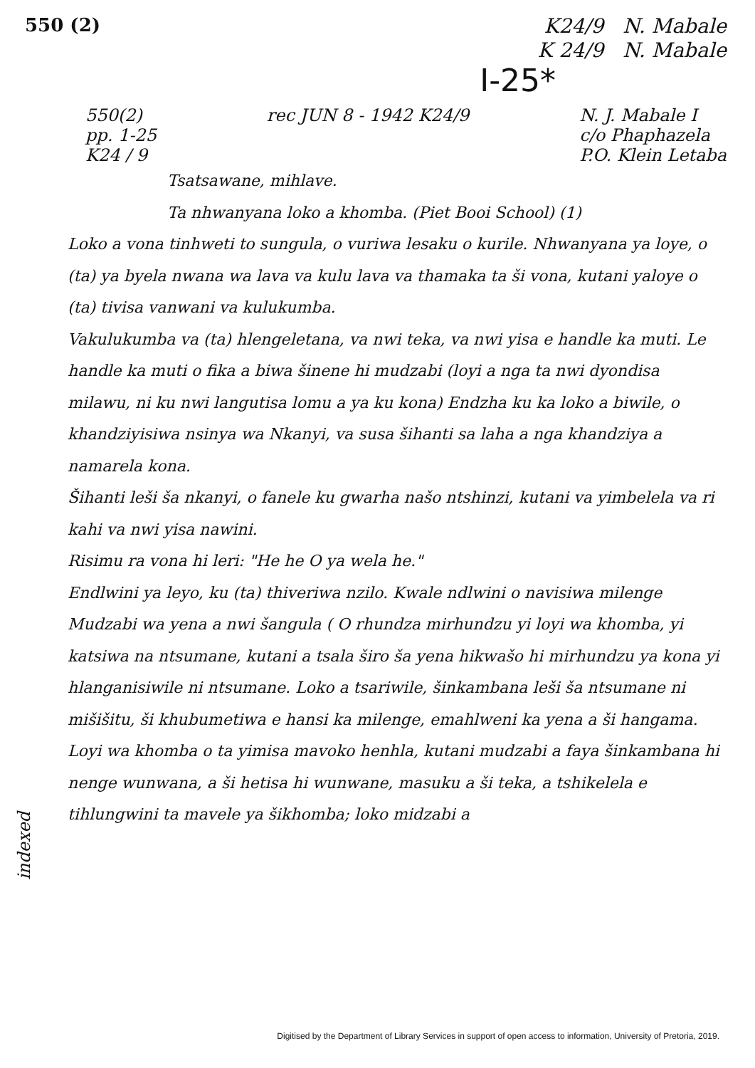550 (2)
K24/9 N. Mabale
K 24/9 N. Mabale
I-25*
550(2)
pp. 1-25
K24 / 9
rec JUN 8 - 1942 K24/9 N. J. Mabale I
c/o Phaphazela
P.O. Klein Letaba
Tsatsawane, mihlave.
Ta nhwanyana loko a khomba. (Piet Booi School) (1)
Loko a vona tinhweti to sungula, o vuriwa lesaku o kurile. Nhwanyana ya loye, o (ta) ya byela nwana wa lava va kulu lava va thamaka ta ši vona, kutani yaloye o (ta) tivisa vanwani va kulukumba.
Vakulukumba va (ta) hlengeletana, va nwi teka, va nwi yisa e handle ka muti. Le handle ka muti o fika a biwa šinene hi mudzabi (loyi a nga ta nwi dyondisa milawu, ni ku nwi langutisa lomu a ya ku kona) Endzha ku ka loko a biwile, o khandziyisiwa nsinya wa Nkanyi, va susa šihanti sa laha a nga khandziya a namarela kona.
Šihanti leši ša nkanyi, o fanele ku gwarha našo ntshinzi, kutani va yimbelela va ri kahi va nwi yisa nawini.
Risimu ra vona hi leri: "He he O ya wela he."
Endlwini ya leyo, ku (ta) thiveriwa nzilo. Kwale ndlwini o navisiwa milenge Mudzabi wa yena a nwi šangula ( O rhundza mirhundzu yi loyi wa khomba, yi katsiwa na ntsumane, kutani a tsala širo ša yena hikwašo hi mirhundzu ya kona yi hlanganisiwile ni ntsumane. Loko a tsariwile, šinkambana leši ša ntsumane ni mišišitu, ši khubumetiwa e hansi ka milenge, emahlweni ka yena a ši hangama.
Loyi wa khomba o ta yimisa mavoko henhla, kutani mudzabi a faya šinkambana hi nenge wunwana, a ši hetisa hi wunwane, masuku a ši teka, a tshikelela e tihlungwini ta mavele ya šikhomba; loko midzabi a
indexed
Digitised by the Department of Library Services in support of open access to information, University of Pretoria, 2019.